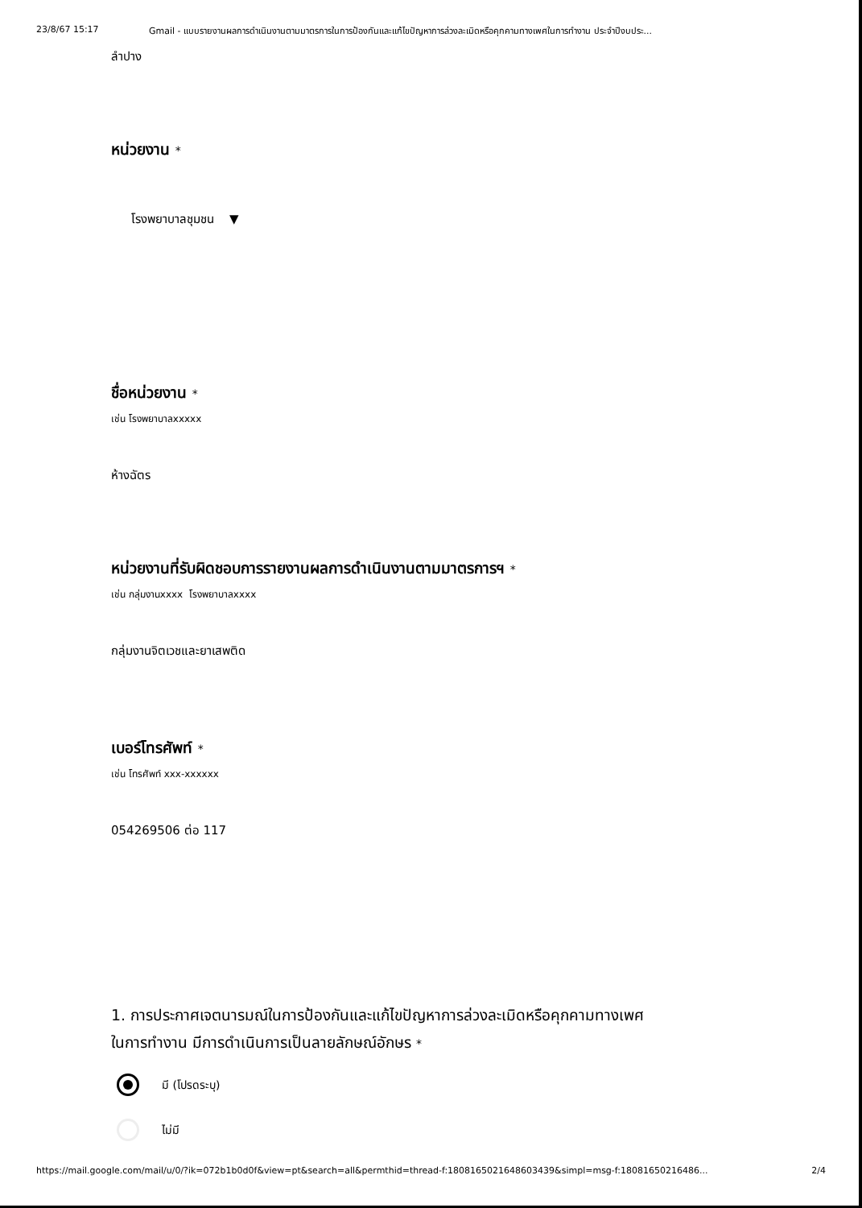23/8/67 15:17 Gmail - แบบรายงานผลการดำเนินงานตามมาตรการในการป้องกันและแก้ไขปัญหาการล่วงละเมิดหรือคุกคามทางเพศในการทำงาน ประจำปีงบประ...
ลำปาง
หน่วยงาน *
โรงพยาบาลชุมชน ▼
ชื่อหน่วยงาน *
เช่น โรงพยาบาลxxxxx
ห้างฉัตร
หน่วยงานที่รับผิดชอบการรายงานผลการดำเนินงานตามมาตรการฯ *
เช่น กลุ่มงานxxxx โรงพยาบาลxxxx
กลุ่มงานจิตเวชและยาเสพติด
เบอร์โทรศัพท์ *
เช่น โทรศัพท์ xxx-xxxxxx
054269506 ต่อ 117
1. การประกาศเจตนารมณ์ในการป้องกันและแก้ไขปัญหาการล่วงละเมิดหรือคุกคามทางเพศ
ในการทำงาน มีการดำเนินการเป็นลายลักษณ์อักษร *
มี (โปรดระบุ)
ไม่มี
https://mail.google.com/mail/u/0/?ik=072b1b0d0f&view=pt&search=all&permthid=thread-f:1808165021648603439&simpl=msg-f:18081650216486... 2/4